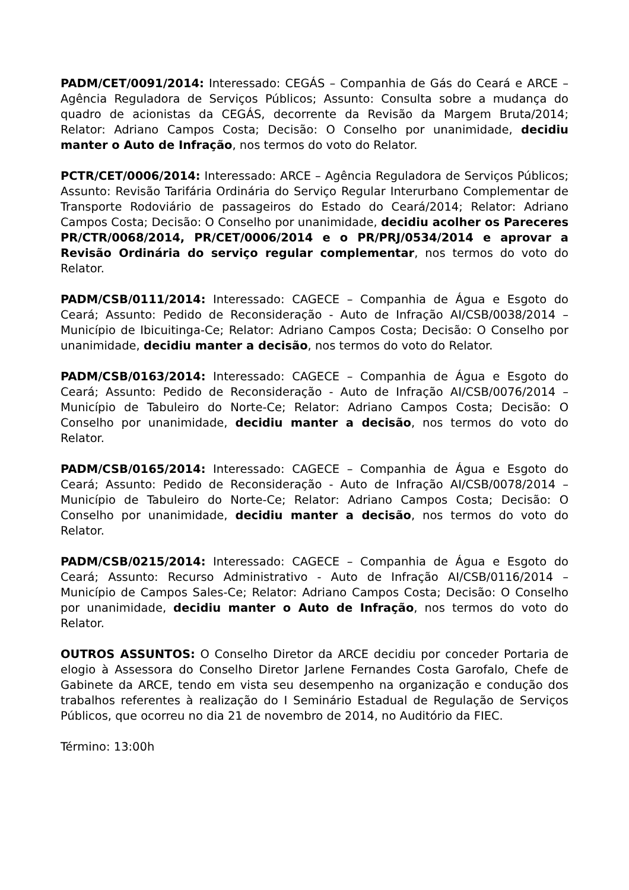PADM/CET/0091/2014: Interessado: CEGÁS – Companhia de Gás do Ceará e ARCE – Agência Reguladora de Serviços Públicos; Assunto: Consulta sobre a mudança do quadro de acionistas da CEGÁS, decorrente da Revisão da Margem Bruta/2014; Relator: Adriano Campos Costa; Decisão: O Conselho por unanimidade, decidiu manter o Auto de Infração, nos termos do voto do Relator.
PCTR/CET/0006/2014: Interessado: ARCE – Agência Reguladora de Serviços Públicos; Assunto: Revisão Tarifária Ordinária do Serviço Regular Interurbano Complementar de Transporte Rodoviário de passageiros do Estado do Ceará/2014; Relator: Adriano Campos Costa; Decisão: O Conselho por unanimidade, decidiu acolher os Pareceres PR/CTR/0068/2014, PR/CET/0006/2014 e o PR/PRJ/0534/2014 e aprovar a Revisão Ordinária do serviço regular complementar, nos termos do voto do Relator.
PADM/CSB/0111/2014: Interessado: CAGECE – Companhia de Água e Esgoto do Ceará; Assunto: Pedido de Reconsideração - Auto de Infração AI/CSB/0038/2014 – Município de Ibicuitinga-Ce; Relator: Adriano Campos Costa; Decisão: O Conselho por unanimidade, decidiu manter a decisão, nos termos do voto do Relator.
PADM/CSB/0163/2014: Interessado: CAGECE – Companhia de Água e Esgoto do Ceará; Assunto: Pedido de Reconsideração - Auto de Infração AI/CSB/0076/2014 – Município de Tabuleiro do Norte-Ce; Relator: Adriano Campos Costa; Decisão: O Conselho por unanimidade, decidiu manter a decisão, nos termos do voto do Relator.
PADM/CSB/0165/2014: Interessado: CAGECE – Companhia de Água e Esgoto do Ceará; Assunto: Pedido de Reconsideração - Auto de Infração AI/CSB/0078/2014 – Município de Tabuleiro do Norte-Ce; Relator: Adriano Campos Costa; Decisão: O Conselho por unanimidade, decidiu manter a decisão, nos termos do voto do Relator.
PADM/CSB/0215/2014: Interessado: CAGECE – Companhia de Água e Esgoto do Ceará; Assunto: Recurso Administrativo - Auto de Infração AI/CSB/0116/2014 – Município de Campos Sales-Ce; Relator: Adriano Campos Costa; Decisão: O Conselho por unanimidade, decidiu manter o Auto de Infração, nos termos do voto do Relator.
OUTROS ASSUNTOS: O Conselho Diretor da ARCE decidiu por conceder Portaria de elogio à Assessora do Conselho Diretor Jarlene Fernandes Costa Garofalo, Chefe de Gabinete da ARCE, tendo em vista seu desempenho na organização e condução dos trabalhos referentes à realização do I Seminário Estadual de Regulação de Serviços Públicos, que ocorreu no dia 21 de novembro de 2014, no Auditório da FIEC.
Término: 13:00h